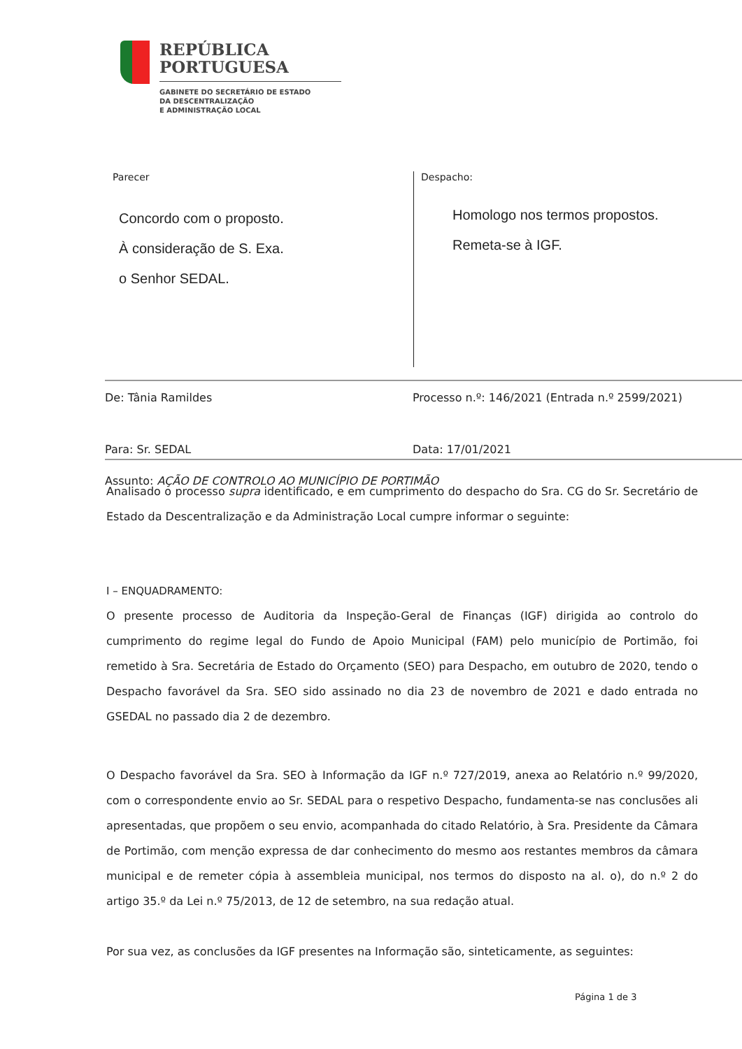REPÚBLICA
PORTUGUESA
GABINETE DO SECRETÁRIO DE ESTADO
DA DESCENTRALIZAÇÃO
E ADMINISTRAÇÃO LOCAL
Parecer
Concordo com o proposto.
À consideração de S. Exa.
o Senhor SEDAL.
Despacho:
Homologo nos termos propostos.
Remeta-se à IGF.
De: Tânia Ramildes Processo n.º: 146/2021 (Entrada n.º 2599/2021)
Para: Sr. SEDAL Data: 17/01/2021
Assunto: AÇÃO DE CONTROLO AO MUNICÍPIO DE PORTIMÃO
Analisado o processo supra identificado, e em cumprimento do despacho do Sra. CG do Sr. Secretário de Estado da Descentralização e da Administração Local cumpre informar o seguinte:
I – ENQUADRAMENTO:
O presente processo de Auditoria da Inspeção-Geral de Finanças (IGF) dirigida ao controlo do cumprimento do regime legal do Fundo de Apoio Municipal (FAM) pelo município de Portimão, foi remetido à Sra. Secretária de Estado do Orçamento (SEO) para Despacho, em outubro de 2020, tendo o Despacho favorável da Sra. SEO sido assinado no dia 23 de novembro de 2021 e dado entrada no GSEDAL no passado dia 2 de dezembro.
O Despacho favorável da Sra. SEO à Informação da IGF n.º 727/2019, anexa ao Relatório n.º 99/2020, com o correspondente envio ao Sr. SEDAL para o respetivo Despacho, fundamenta-se nas conclusões ali apresentadas, que propõem o seu envio, acompanhada do citado Relatório, à Sra. Presidente da Câmara de Portimão, com menção expressa de dar conhecimento do mesmo aos restantes membros da câmara municipal e de remeter cópia à assembleia municipal, nos termos do disposto na al. o), do n.º 2 do artigo 35.º da Lei n.º 75/2013, de 12 de setembro, na sua redação atual.
Por sua vez, as conclusões da IGF presentes na Informação são, sinteticamente, as seguintes:
Página 1 de 3